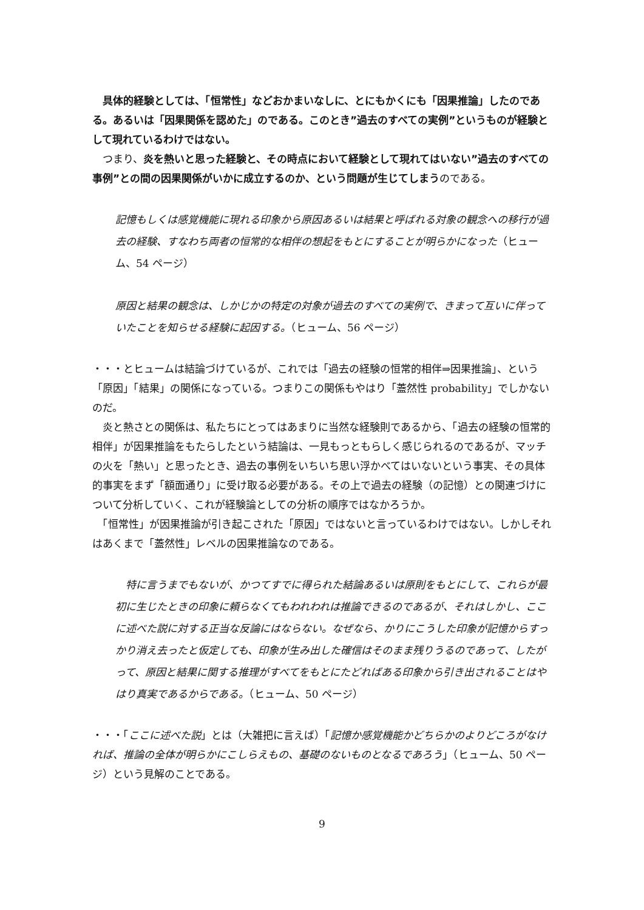具体的経験としては、「恒常性」などおかまいなしに、とにもかくにも「因果推論」したのである。あるいは「因果関係を認めた」のである。このとき”過去のすべての実例”というものが経験として現れているわけではない。
　つまり、炎を熱いと思った経験と、その時点において経験として現れてはいない”過去のすべての事例”との間の因果関係がいかに成立するのか、という問題が生じてしまうのである。
記憶もしくは感覚機能に現れる印象から原因あるいは結果と呼ばれる対象の観念への移行が過去の経験、すなわち両者の恒常的な相伴の想起をもとにすることが明らかになった（ヒューム、54 ページ）
原因と結果の観念は、しかじかの特定の対象が過去のすべての実例で、きまって互いに伴っていたことを知らせる経験に起因する。（ヒューム、56 ページ）
・・・とヒュームは結論づけているが、これでは「過去の経験の恒常的相伴⇒因果推論」、という「原因」「結果」の関係になっている。つまりこの関係もやはり「蓋然性 probability」でしかないのだ。
　炎と熱さとの関係は、私たちにとってはあまりに当然な経験則であるから、「過去の経験の恒常的相伴」が因果推論をもたらしたという結論は、一見もっともらしく感じられるのであるが、マッチの火を「熱い」と思ったとき、過去の事例をいちいち思い浮かべてはいないという事実、その具体的事実をまず「額面通り」に受け取る必要がある。その上で過去の経験（の記憶）との関連づけについて分析していく、これが経験論としての分析の順序ではなかろうか。
　「恒常性」が因果推論が引き起こされた「原因」ではないと言っているわけではない。しかしそれはあくまで「蓋然性」レベルの因果推論なのである。
　特に言うまでもないが、かつてすでに得られた結論あるいは原則をもとにして、これらが最初に生じたときの印象に頼らなくてもわれわれは推論できるのであるが、それはしかし、ここに述べた説に対する正当な反論にはならない。なぜなら、かりにこうした印象が記憶からすっかり消え去ったと仮定しても、印象が生み出した確信はそのまま残りうるのであって、したがって、原因と結果に関する推理がすべてをもとにたどればある印象から引き出されることはやはり真実であるからである。（ヒューム、50 ページ）
・・・「ここに述べた説」とは（大雑把に言えば）「記憶か感覚機能かどちらかのよりどころがなければ、推論の全体が明らかにこしらえもの、基礎のないものとなるであろう」（ヒューム、50 ページ）という見解のことである。
9